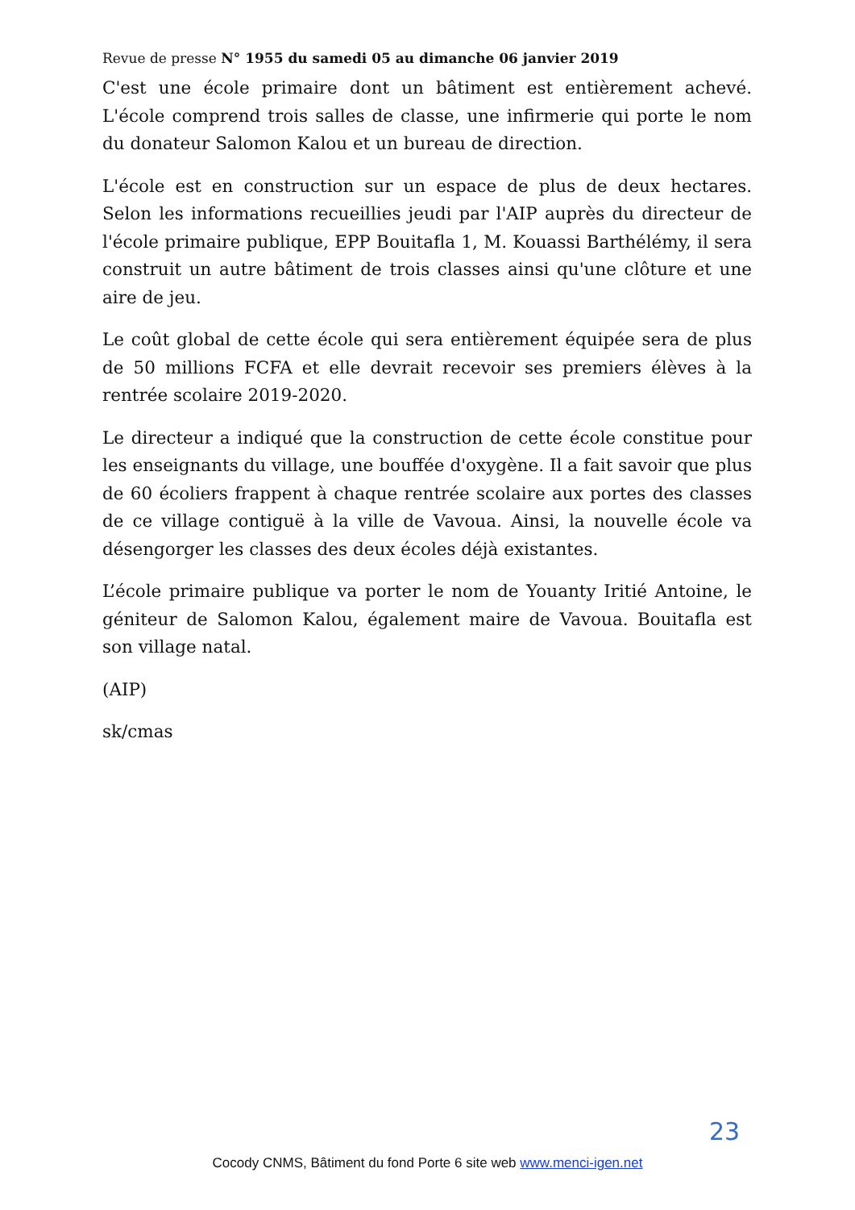Revue de presse N° 1955 du samedi 05 au dimanche 06 janvier 2019
C'est une école primaire dont un bâtiment est entièrement achevé. L'école comprend trois salles de classe, une infirmerie qui porte le nom du donateur Salomon Kalou et un bureau de direction.
L'école est en construction sur un espace de plus de deux hectares. Selon les informations recueillies jeudi par l'AIP auprès du directeur de l'école primaire publique, EPP Bouitafla 1, M. Kouassi Barthélémy, il sera construit un autre bâtiment de trois classes ainsi qu'une clôture et une aire de jeu.
Le coût global de cette école qui sera entièrement équipée sera de plus de 50 millions FCFA et elle devrait recevoir ses premiers élèves à la rentrée scolaire 2019-2020.
Le directeur a indiqué que la construction de cette école constitue pour les enseignants du village, une bouffée d'oxygène. Il a fait savoir que plus de 60 écoliers frappent à chaque rentrée scolaire aux portes des classes de ce village contiguë à la ville de Vavoua. Ainsi, la nouvelle école va désengorger les classes des deux écoles déjà existantes.
L’école primaire publique va porter le nom de Youanty Iritié Antoine, le géniteur de Salomon Kalou, également maire de Vavoua. Bouitafla est son village natal.
(AIP)
sk/cmas
23
Cocody CNMS, Bâtiment du fond Porte 6 site web www.menci-igen.net